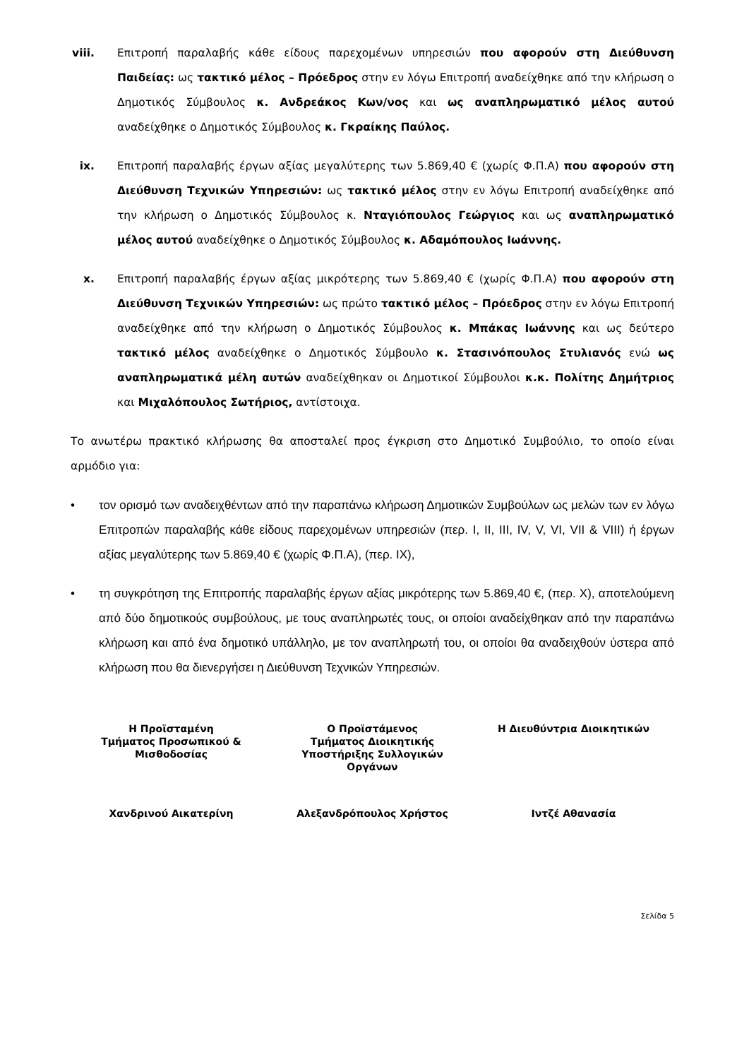viii. Επιτροπή παραλαβής κάθε είδους παρεχομένων υπηρεσιών που αφορούν στη Διεύθυνση Παιδείας: ως τακτικό μέλος – Πρόεδρος στην εν λόγω Επιτροπή αναδείχθηκε από την κλήρωση ο Δημοτικός Σύμβουλος κ. Ανδρεάκος Κων/νος και ως αναπληρωματικό μέλος αυτού αναδείχθηκε ο Δημοτικός Σύμβουλος κ. Γκραίκης Παύλος.
ix. Επιτροπή παραλαβής έργων αξίας μεγαλύτερης των 5.869,40 € (χωρίς Φ.Π.Α) που αφορούν στη Διεύθυνση Τεχνικών Υπηρεσιών: ως τακτικό μέλος στην εν λόγω Επιτροπή αναδείχθηκε από την κλήρωση ο Δημοτικός Σύμβουλος κ. Νταγιόπουλος Γεώργιος και ως αναπληρωματικό μέλος αυτού αναδείχθηκε ο Δημοτικός Σύμβουλος κ. Αδαμόπουλος Ιωάννης.
x. Επιτροπή παραλαβής έργων αξίας μικρότερης των 5.869,40 € (χωρίς Φ.Π.Α) που αφορούν στη Διεύθυνση Τεχνικών Υπηρεσιών: ως πρώτο τακτικό μέλος – Πρόεδρος στην εν λόγω Επιτροπή αναδείχθηκε από την κλήρωση ο Δημοτικός Σύμβουλος κ. Μπάκας Ιωάννης και ως δεύτερο τακτικό μέλος αναδείχθηκε ο Δημοτικός Σύμβουλο κ. Στασινόπουλος Στυλιανός ενώ ως αναπληρωματικά μέλη αυτών αναδείχθηκαν οι Δημοτικοί Σύμβουλοι κ.κ. Πολίτης Δημήτριος και Μιχαλόπουλος Σωτήριος, αντίστοιχα.
Το ανωτέρω πρακτικό κλήρωσης θα αποσταλεί προς έγκριση στο Δημοτικό Συμβούλιο, το οποίο είναι αρμόδιο για:
• τον ορισμό των αναδειχθέντων από την παραπάνω κλήρωση Δημοτικών Συμβούλων ως μελών των εν λόγω Επιτροπών παραλαβής κάθε είδους παρεχομένων υπηρεσιών (περ. Ι, ΙΙ, ΙΙΙ, IV, V, VI, VII & VIII) ή έργων αξίας μεγαλύτερης των 5.869,40 € (χωρίς Φ.Π.Α), (περ. ΙΧ),
• τη συγκρότηση της Επιτροπής παραλαβής έργων αξίας μικρότερης των 5.869,40 €, (περ. Χ), αποτελούμενη από δύο δημοτικούς συμβούλους, με τους αναπληρωτές τους, οι οποίοι αναδείχθηκαν από την παραπάνω κλήρωση και από ένα δημοτικό υπάλληλο, με τον αναπληρωτή του, οι οποίοι θα αναδειχθούν ύστερα από κλήρωση που θα διενεργήσει η Διεύθυνση Τεχνικών Υπηρεσιών.
Η Προϊσταμένη
Τμήματος Προσωπικού &
Μισθοδοσίας
Ο Προϊστάμενος
Τμήματος Διοικητικής
Υποστήριξης Συλλογικών
Οργάνων
Η Διευθύντρια Διοικητικών
Χανδρινού Αικατερίνη Αλεξανδρόπουλος Χρήστος Ιντζέ Αθανασία
Σελίδα 5